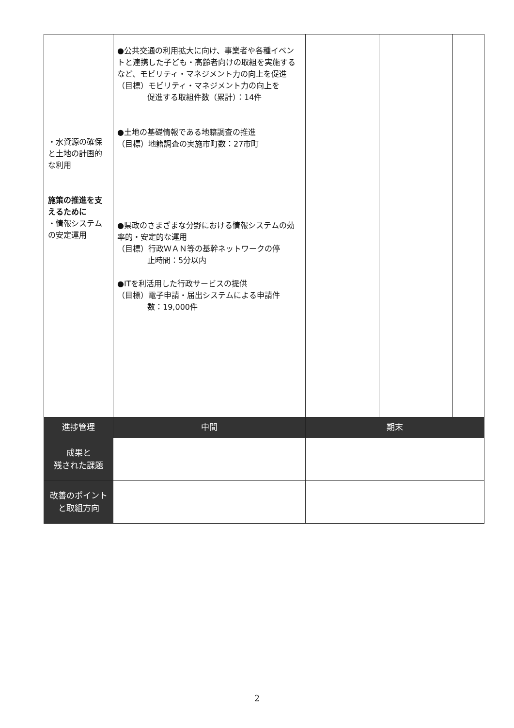| ・水資源の確保と土地の計画的な利用 施策の推進を支えるために ・情報システムの安定運用 | ●公共交通の利用拡大に向け、事業者や各種イベントと連携した子ども・高齢者向けの取組を実施するなど、モビリティ・マネジメント力の向上を促進 （目標）モビリティ・マネジメント力の向上を 促進する取組件数（累計）：14件 ●土地の基礎情報である地籍調査の推進 （目標）地籍調査の実施市町数：27市町 ●県政のさまざまな分野における情報システムの効率的・安定的な運用 （目標）行政ＷＡＮ等の基幹ネットワークの停 止時間：5分以内 ●ITを利活用した行政サービスの提供 （目標）電子申請・届出システムによる申請件 数：19,000件 | | | |
| 進捗管理 | 中間 | 期末 | | |
| 成果と 残された課題 | | | | |
| 改善のポイントと取組方向 | | | | |
2